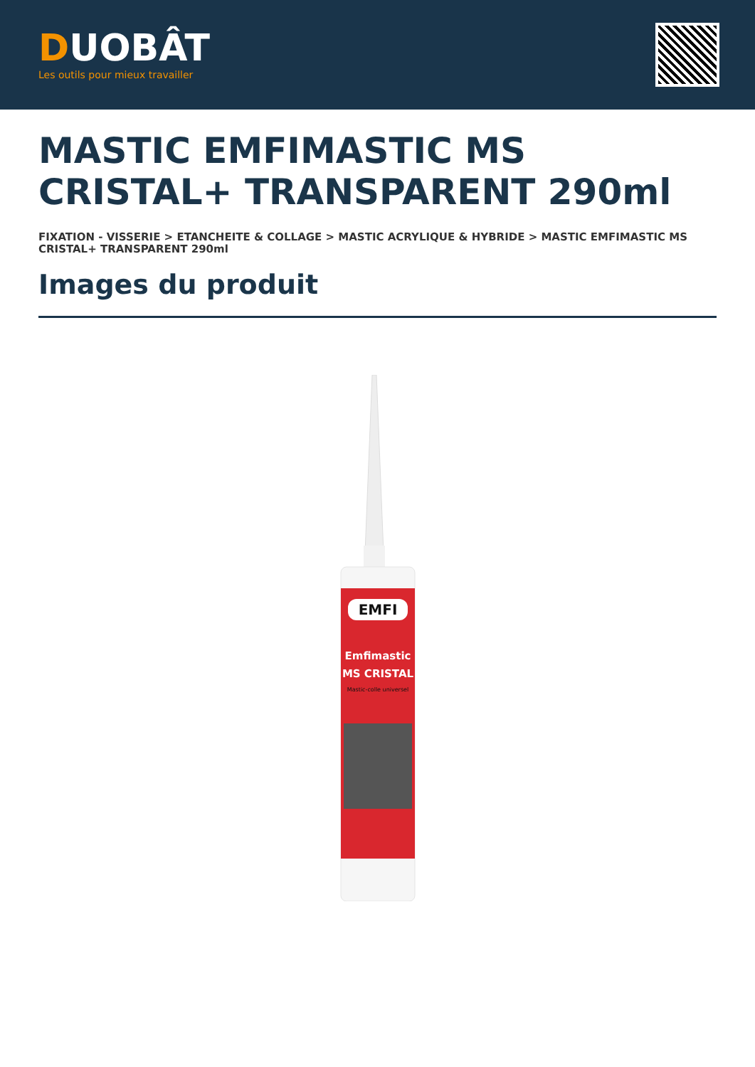DUOBÂT
Les outils pour mieux travailler
MASTIC EMFIMASTIC MS CRISTAL+ TRANSPARENT 290ml
FIXATION - VISSERIE > ETANCHEITE & COLLAGE > MASTIC ACRYLIQUE & HYBRIDE > MASTIC EMFIMASTIC MS CRISTAL+ TRANSPARENT 290ml
Images du produit
EMFI
Emfimastic
MS CRISTAL
Mastic-colle universel